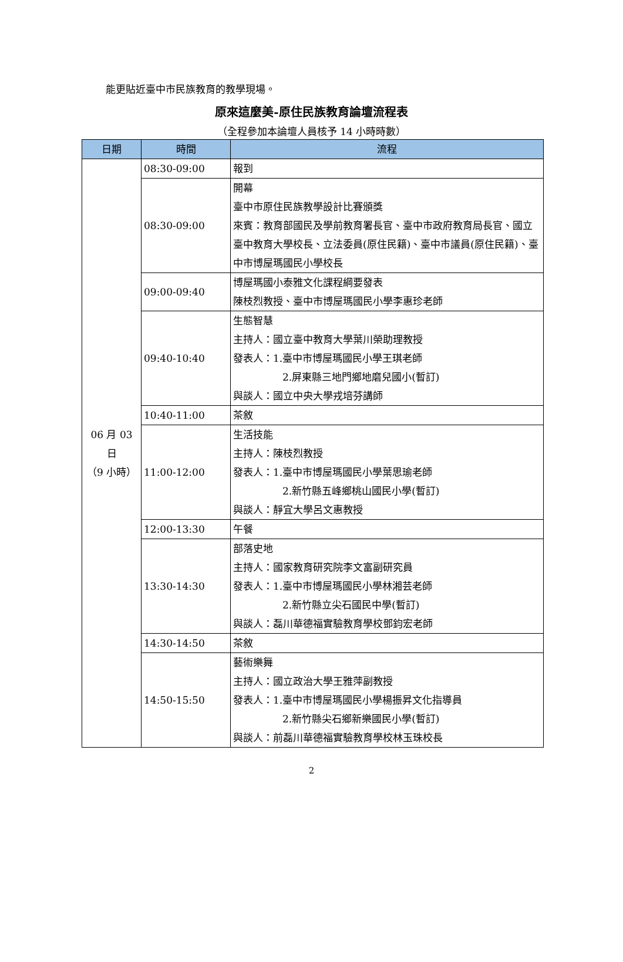能更貼近臺中市民族教育的教學現場。
原來這麼美-原住民族教育論壇流程表
（全程參加本論壇人員核予 14 小時時數）
| 日期 | 時間 | 流程 |
| --- | --- | --- |
| 06 月 03 日 （9 小時） | 08:30-09:00 | 報到 |
| | 08:30-09:00 | 開幕 臺中市原住民族教學設計比賽頒獎 來賓：教育部國民及學前教育署長官、臺中市政府教育局長官、國立臺中教育大學校長、立法委員(原住民籍)、臺中市議員(原住民籍)、臺中市博屋瑪國民小學校長 |
| | 09:00-09:40 | 博屋瑪國小泰雅文化課程綱要發表 陳枝烈教授、臺中市博屋瑪國民小學李惠珍老師 |
| | 09:40-10:40 | 生態智慧 主持人：國立臺中教育大學葉川榮助理教授 發表人：1.臺中市博屋瑪國民小學王琪老師 2.屏東縣三地門鄉地磨兒國小(暫訂) 與談人：國立中央大學戎培芬講師 |
| | 10:40-11:00 | 茶敘 |
| | 11:00-12:00 | 生活技能 主持人：陳枝烈教授 發表人：1.臺中市博屋瑪國民小學葉思瑜老師 2.新竹縣五峰鄉桃山國民小學(暫訂) 與談人：靜宜大學呂文惠教授 |
| | 12:00-13:30 | 午餐 |
| | 13:30-14:30 | 部落史地 主持人：國家教育研究院李文富副研究員 發表人：1.臺中市博屋瑪國民小學林湘芸老師 2.新竹縣立尖石國民中學(暫訂) 與談人：磊川華德福實驗教育學校鄧鈞宏老師 |
| | 14:30-14:50 | 茶敘 |
| | 14:50-15:50 | 藝術樂舞 主持人：國立政治大學王雅萍副教授 發表人：1.臺中市博屋瑪國民小學楊振昇文化指導員 2.新竹縣尖石鄉新樂國民小學(暫訂) 與談人：前磊川華德福實驗教育學校林玉珠校長 |
2